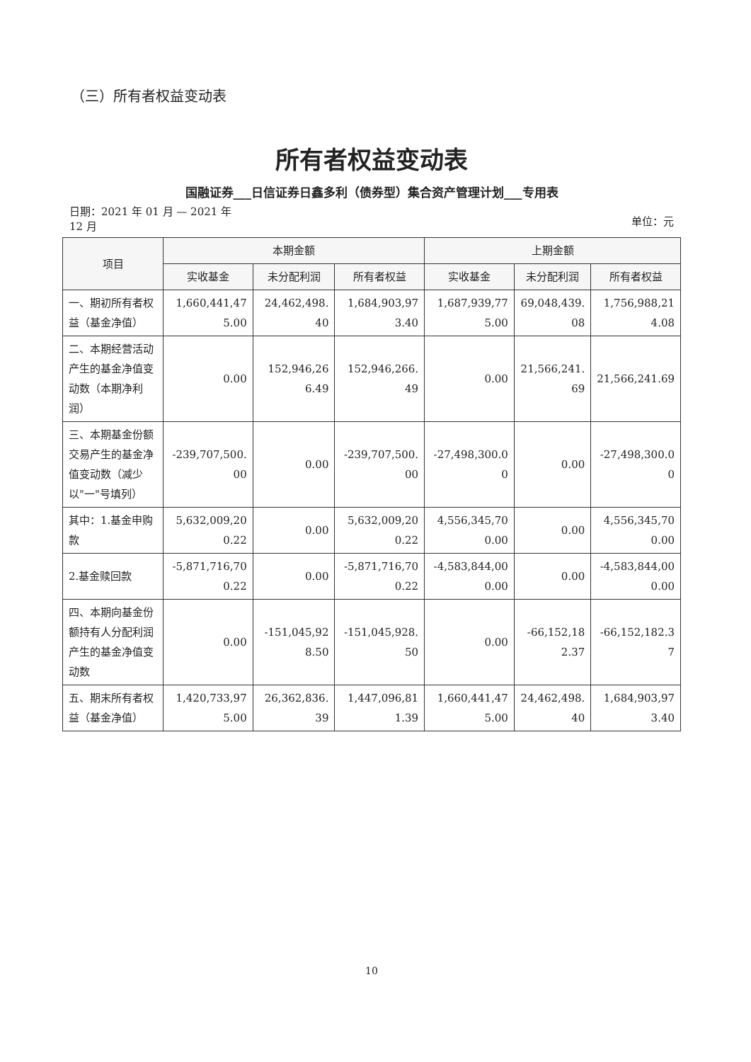（三）所有者权益变动表
所有者权益变动表
国融证券___日信证券日鑫多利（债券型）集合资产管理计划___专用表
日期：2021 年 01 月 — 2021 年
12 月
单位：元
| 项目 | 本期金额 | | | 上期金额 | | |
| --- | --- | --- | --- | --- | --- | --- |
| | 实收基金 | 未分配利润 | 所有者权益 | 实收基金 | 未分配利润 | 所有者权益 |
| 一、期初所有者权益（基金净值） | 1,660,441,475.00 | 24,462,498.40 | 1,684,903,973.40 | 1,687,939,775.00 | 69,048,439.08 | 1,756,988,214.08 |
| 二、本期经营活动产生的基金净值变动数（本期净利润） | 0.00 | 152,946,266.49 | 152,946,266.49 | 0.00 | 21,566,241.69 | 21,566,241.69 |
| 三、本期基金份额交易产生的基金净值变动数（减少以"一"号填列） | -239,707,500.00 | 0.00 | -239,707,500.00 | -27,498,300.00 | 0.00 | -27,498,300.00 |
| 其中：1.基金申购款 | 5,632,009,200.22 | 0.00 | 5,632,009,200.22 | 4,556,345,700.00 | 0.00 | 4,556,345,700.00 |
| 2.基金赎回款 | -5,871,716,700.22 | 0.00 | -5,871,716,700.22 | -4,583,844,000.00 | 0.00 | -4,583,844,000.00 |
| 四、本期向基金份额持有人分配利润产生的基金净值变动数 | 0.00 | -151,045,928.50 | -151,045,928.50 | 0.00 | -66,152,182.37 | -66,152,182.37 |
| 五、期末所有者权益（基金净值） | 1,420,733,975.00 | 26,362,836.39 | 1,447,096,811.39 | 1,660,441,475.00 | 24,462,498.40 | 1,684,903,973.40 |
10